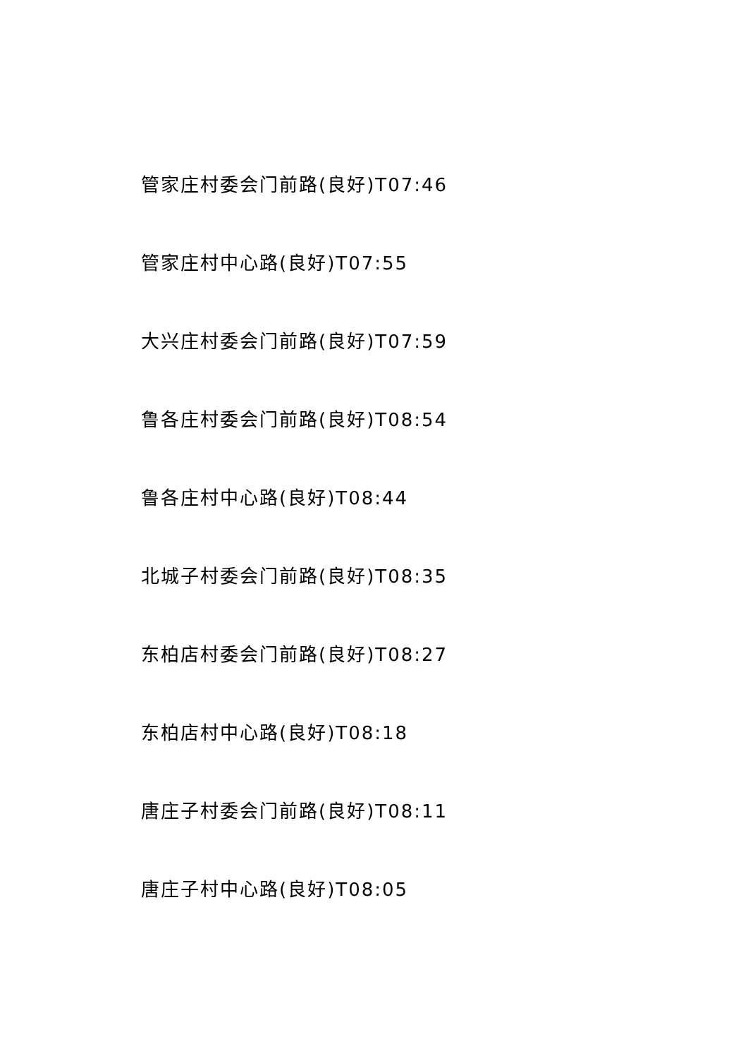管家庄村委会门前路(良好)T07:46
管家庄村中心路(良好)T07:55
大兴庄村委会门前路(良好)T07:59
鲁各庄村委会门前路(良好)T08:54
鲁各庄村中心路(良好)T08:44
北城子村委会门前路(良好)T08:35
东柏店村委会门前路(良好)T08:27
东柏店村中心路(良好)T08:18
唐庄子村委会门前路(良好)T08:11
唐庄子村中心路(良好)T08:05